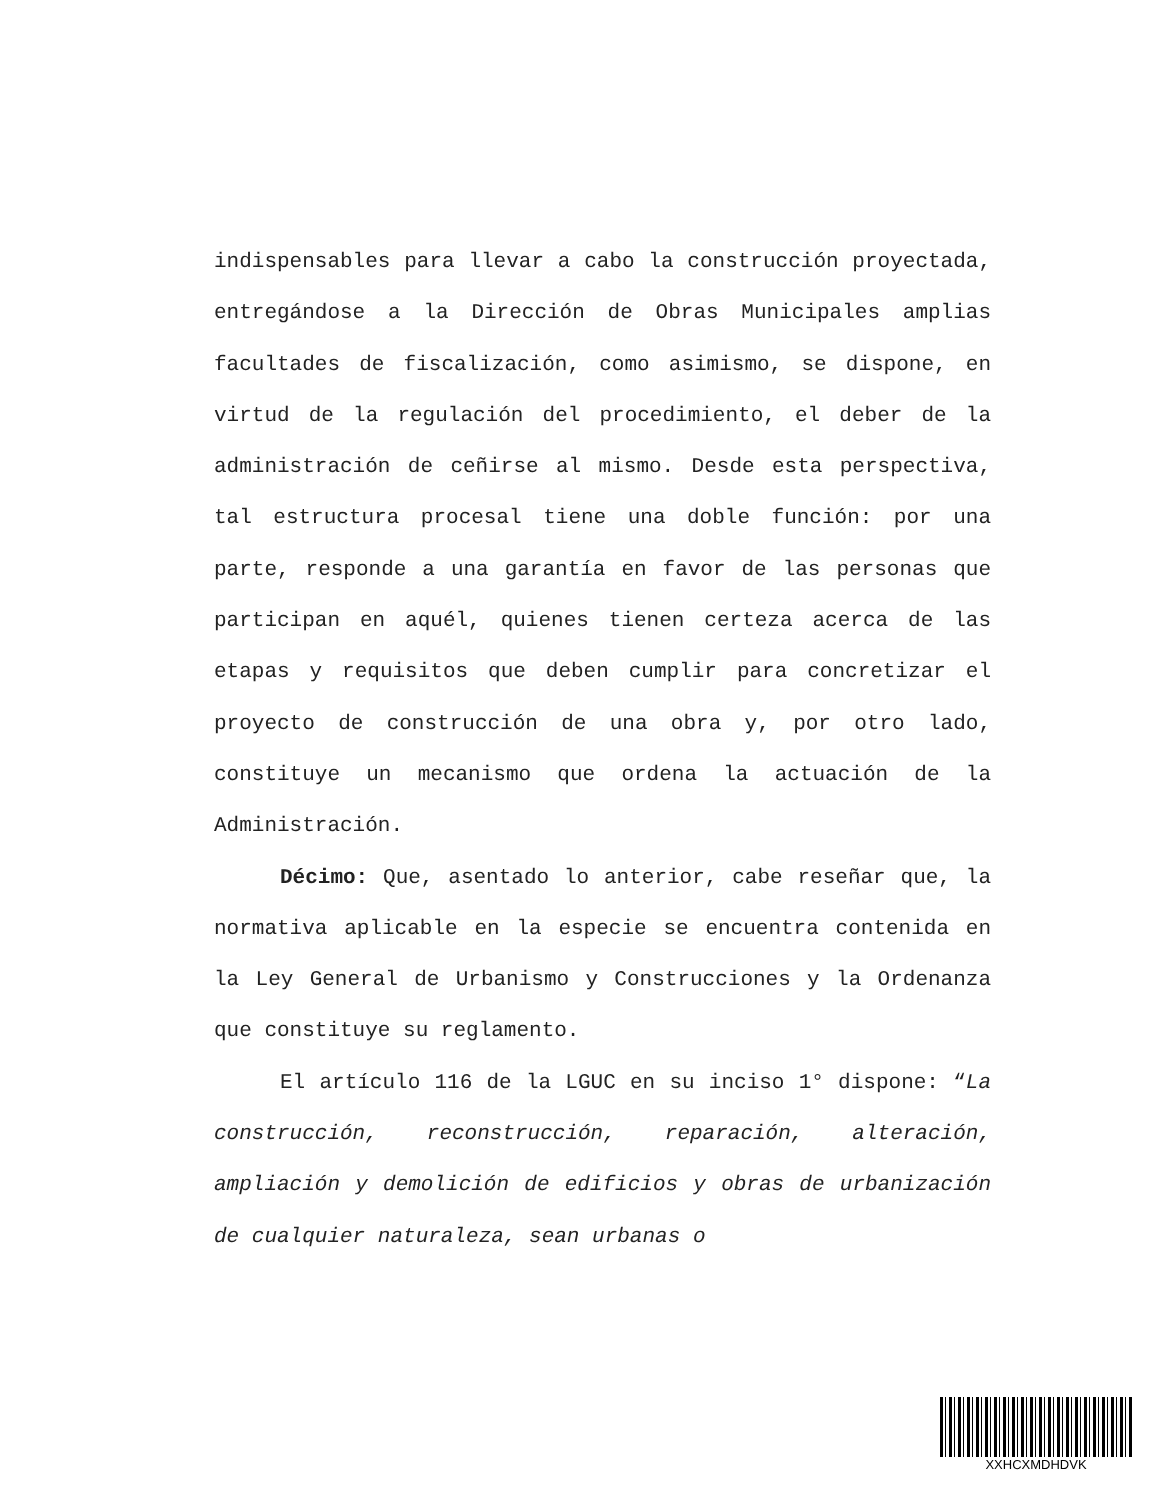indispensables para llevar a cabo la construcción proyectada, entregándose a la Dirección de Obras Municipales amplias facultades de fiscalización, como asimismo, se dispone, en virtud de la regulación del procedimiento, el deber de la administración de ceñirse al mismo. Desde esta perspectiva, tal estructura procesal tiene una doble función: por una parte, responde a una garantía en favor de las personas que participan en aquél, quienes tienen certeza acerca de las etapas y requisitos que deben cumplir para concretizar el proyecto de construcción de una obra y, por otro lado, constituye un mecanismo que ordena la actuación de la Administración.
Décimo: Que, asentado lo anterior, cabe reseñar que, la normativa aplicable en la especie se encuentra contenida en la Ley General de Urbanismo y Construcciones y la Ordenanza que constituye su reglamento.
El artículo 116 de la LGUC en su inciso 1° dispone: “La construcción, reconstrucción, reparación, alteración, ampliación y demolición de edificios y obras de urbanización de cualquier naturaleza, sean urbanas o
XXHCXMDHDVK